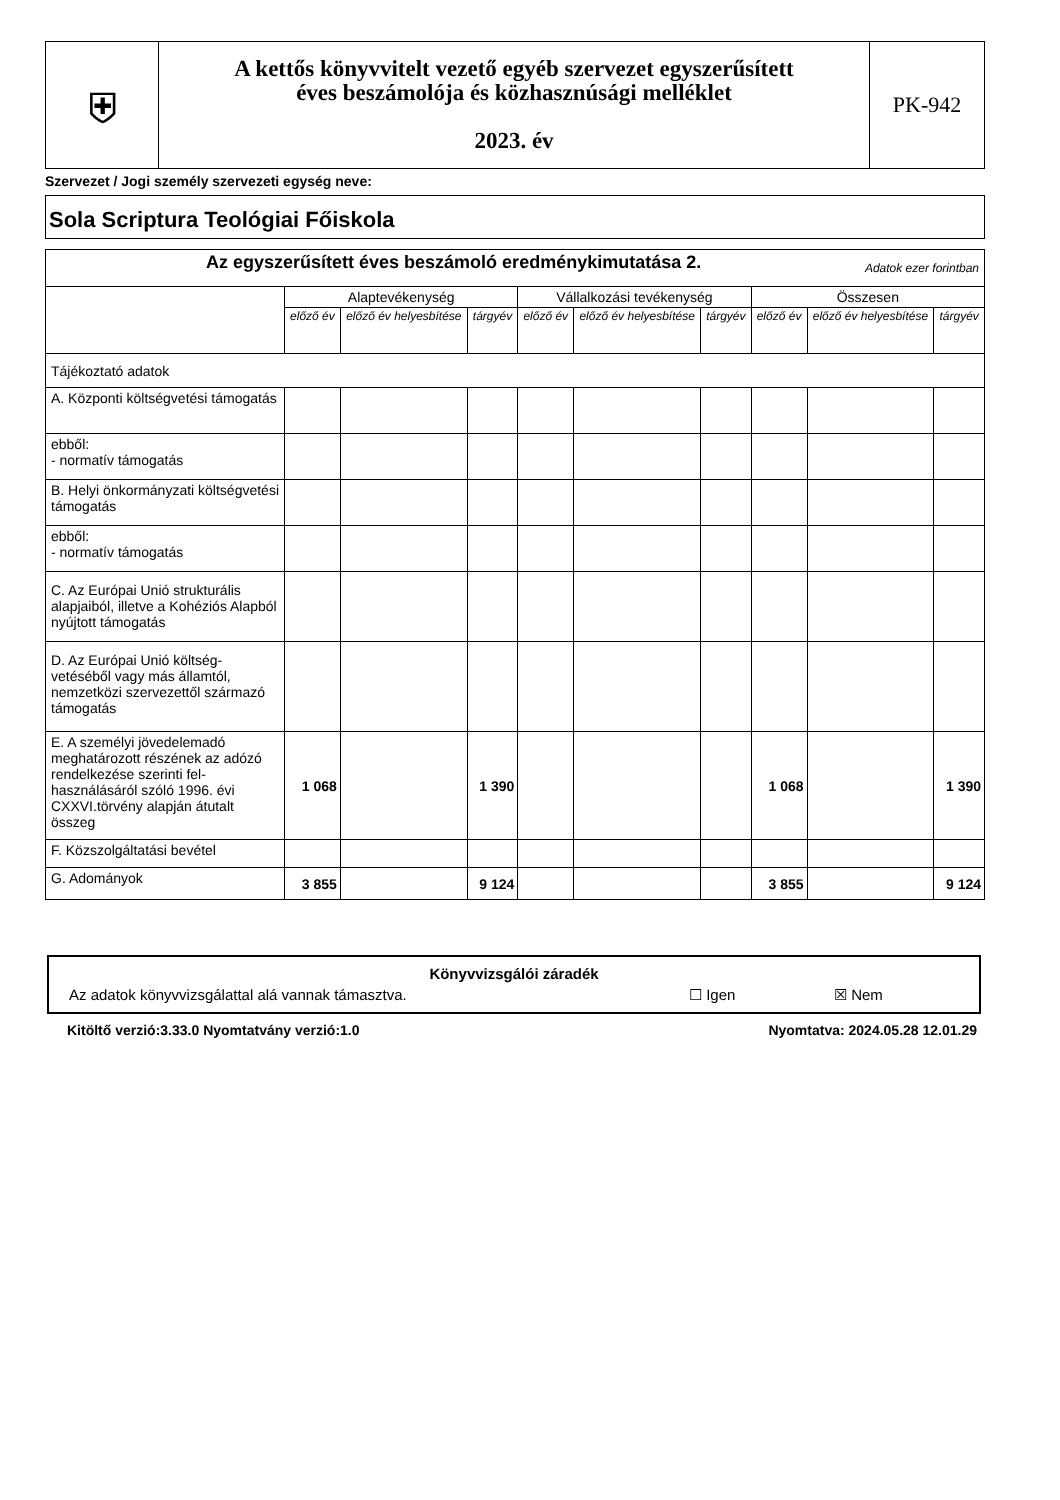| ⛨ | A kettős könyvvitelt vezető egyéb szervezet egyszerűsített éves beszámolója és közhasznúsági melléklet 2023. év | PK-942 |
Szervezet / Jogi személy szervezeti egység neve:
Sola Scriptura Teológiai Főiskola
| Az egyszerűsített éves beszámoló eredménykimutatása 2. Adatok ezer forintban | | | | | | | | | |
| | Alaptevékenység | | | Vállalkozási tevékenység | | | Összesen | | |
| | előző év | előző év helyesbítése | tárgyév | előző év | előző év helyesbítése | tárgyév | előző év | előző év helyesbítése | tárgyév |
| Tájékoztató adatok | | | | | | | | | |
| A. Központi költségvetési támogatás | | | | | | | | | |
| ebből: - normatív támogatás | | | | | | | | | |
| B. Helyi önkormányzati költségvetési támogatás | | | | | | | | | |
| ebből: - normatív támogatás | | | | | | | | | |
| C. Az Európai Unió strukturális alapjaiból, illetve a Kohéziós Alapból nyújtott támogatás | | | | | | | | | |
| D. Az Európai Unió költség-vetéséből vagy más államtól, nemzetközi szervezettől származó támogatás | | | | | | | | | |
| E. A személyi jövedelemadó meghatározott részének az adózó rendelkezése szerinti fel-használásáról szóló 1996. évi CXXVI.törvény alapján átutalt összeg | 1 068 | | 1 390 | | | | 1 068 | | 1 390 |
| F. Közszolgáltatási bevétel | | | | | | | | | |
| G. Adományok | 3 855 | | 9 124 | | | | 3 855 | | 9 124 |
Könyvvizsgálói záradék
Az adatok könyvvizsgálattal alá vannak támasztva. ☐ Igen ☒ Nem
Kitöltő verzió:3.33.0 Nyomtatvány verzió:1.0 Nyomtatva: 2024.05.28 12.01.29